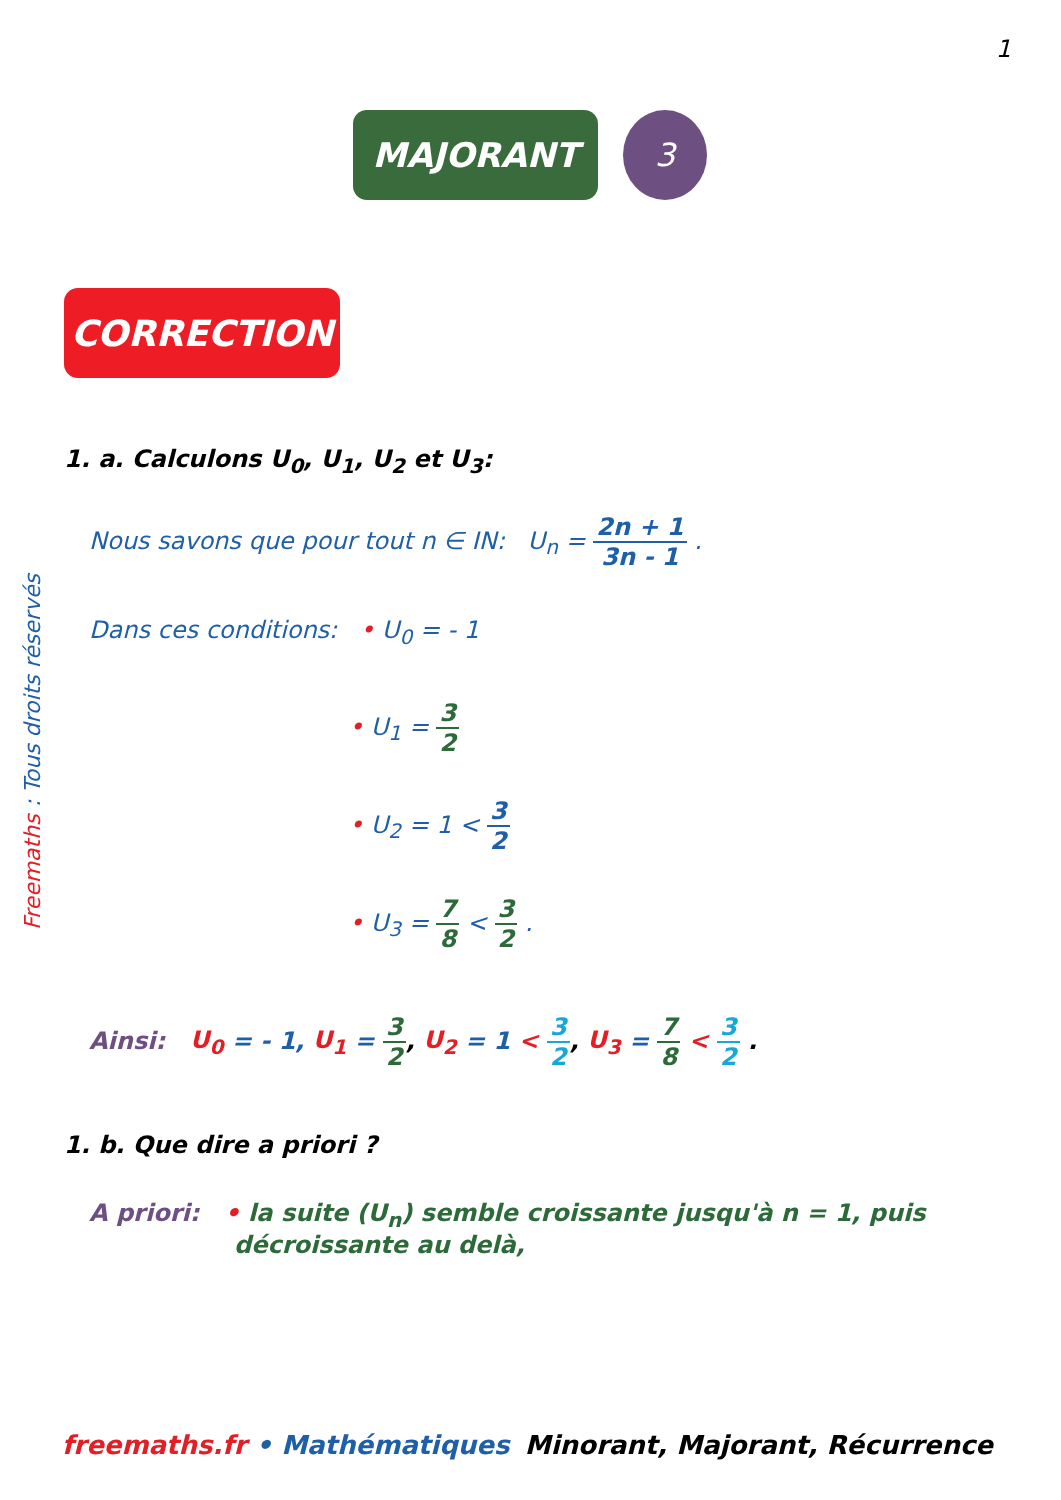1
MAJORANT 3
CORRECTION
Freemaths : Tous droits réservés
1. a. Calculons U<sub>0</sub>, U<sub>1</sub>, U<sub>2</sub> et U<sub>3</sub>:
Nous savons que pour tout n ∈ IN: U<sub>n</sub> = 2n + 1 3n - 1 .
Dans ces conditions: • U<sub>0</sub> = - 1
• U<sub>1</sub> = 3 2
• U<sub>2</sub> = 1 < 3 2
• U<sub>3</sub> = 7 8 < 3 2 .
Ainsi: U<sub>0</sub> = - 1, U<sub>1</sub> = 3 2, U<sub>2</sub> = 1 < 3 2, U<sub>3</sub> = 7 8 < 3 2 .
1. b. Que dire a priori ?
A priori: • la suite (U<sub>n</sub>) semble croissante jusqu'à n = 1, puis décroissante au delà,
freemaths.fr • Mathématiques Minorant, Majorant, Récurrence